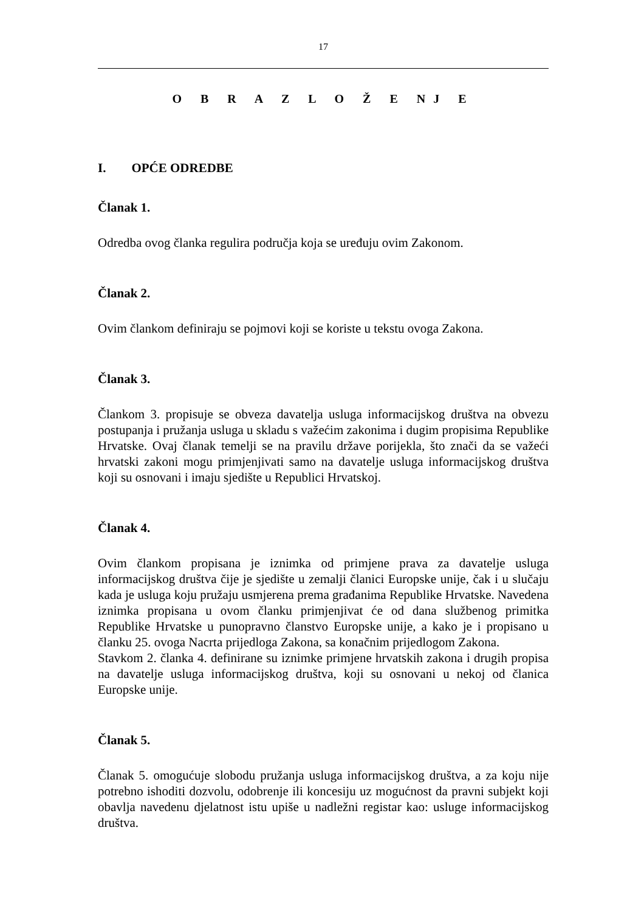17
O B R A Z L O Ž E NJ E
I. OPĆE ODREDBE
Članak 1.
Odredba ovog članka regulira područja koja se uređuju ovim Zakonom.
Članak 2.
Ovim člankom definiraju se pojmovi koji se koriste u tekstu ovoga Zakona.
Članak 3.
Člankom 3. propisuje se obveza davatelja usluga informacijskog društva na obvezu postupanja i pružanja usluga u skladu s važećim zakonima i dugim propisima Republike Hrvatske. Ovaj članak temelji se na pravilu države porijekla, što znači da se važeći hrvatski zakoni mogu primjenjivati samo na davatelje usluga informacijskog društva koji su osnovani i imaju sjedište u Republici Hrvatskoj.
Članak 4.
Ovim člankom propisana je iznimka od primjene prava za davatelje usluga informacijskog društva čije je sjedište u zemalji članici Europske unije, čak i u slučaju kada je usluga koju pružaju usmjerena prema građanima Republike Hrvatske. Navedena iznimka propisana u ovom članku primjenjivat će od dana službenog primitka Republike Hrvatske u punopravno članstvo Europske unije, a kako je i propisano u članku 25. ovoga Nacrta prijedloga Zakona, sa konačnim prijedlogom Zakona.
Stavkom 2. članka 4. definirane su iznimke primjene hrvatskih zakona i drugih propisa na davatelje usluga informacijskog društva, koji su osnovani u nekoj od članica Europske unije.
Članak 5.
Članak 5. omogućuje slobodu pružanja usluga informacijskog društva, a za koju nije potrebno ishoditi dozvolu, odobrenje ili koncesiju uz mogućnost da pravni subjekt koji obavlja navedenu djelatnost istu upiše u nadležni registar kao: usluge informacijskog društva.